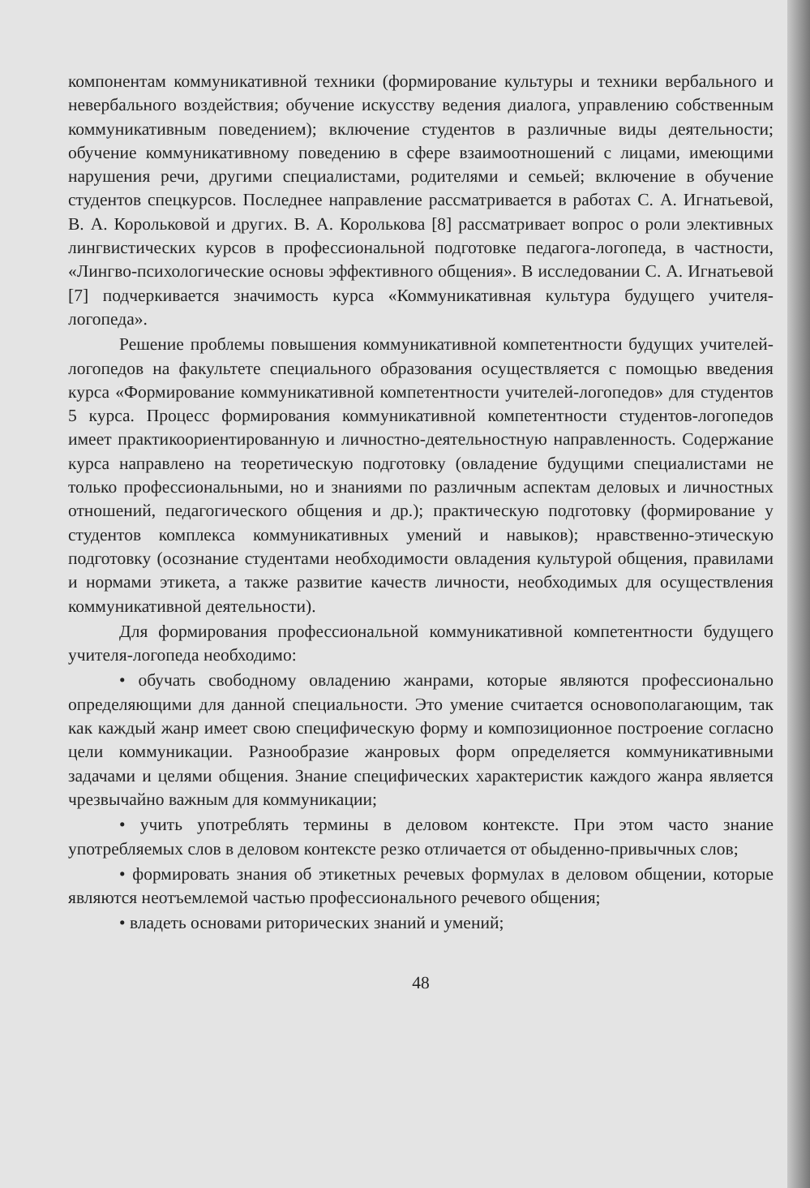компонентам коммуникативной техники (формирование культуры и техники вербального и невербального воздействия; обучение искусству ведения диалога, управлению собственным коммуникативным поведением); включение студентов в различные виды деятельности; обучение коммуникативному поведению в сфере взаимоотношений с лицами, имеющими нарушения речи, другими специалистами, родителями и семьей; включение в обучение студентов спецкурсов. Последнее направление рассматривается в работах С. А. Игнатьевой, В. А. Корольковой и других. В. А. Королькова [8] рассматривает вопрос о роли элективных лингвистических курсов в профессиональной подготовке педагога-логопеда, в частности, «Лингво-психологические основы эффективного общения». В исследовании С. А. Игнатьевой [7] подчеркивается значимость курса «Коммуникативная культура будущего учителя-логопеда».
Решение проблемы повышения коммуникативной компетентности будущих учителей-логопедов на факультете специального образования осуществляется с помощью введения курса «Формирование коммуникативной компетентности учителей-логопедов» для студентов 5 курса. Процесс формирования коммуникативной компетентности студентов-логопедов имеет практикоориентированную и личностно-деятельностную направленность. Содержание курса направлено на теоретическую подготовку (овладение будущими специалистами не только профессиональными, но и знаниями по различным аспектам деловых и личностных отношений, педагогического общения и др.); практическую подготовку (формирование у студентов комплекса коммуникативных умений и навыков); нравственно-этическую подготовку (осознание студентами необходимости овладения культурой общения, правилами и нормами этикета, а также развитие качеств личности, необходимых для осуществления коммуникативной деятельности).
Для формирования профессиональной коммуникативной компетентности будущего учителя-логопеда необходимо:
• обучать свободному овладению жанрами, которые являются профессионально определяющими для данной специальности. Это умение считается основополагающим, так как каждый жанр имеет свою специфическую форму и композиционное построение согласно цели коммуникации. Разнообразие жанровых форм определяется коммуникативными задачами и целями общения. Знание специфических характеристик каждого жанра является чрезвычайно важным для коммуникации;
• учить употреблять термины в деловом контексте. При этом часто знание употребляемых слов в деловом контексте резко отличается от обыденно-привычных слов;
• формировать знания об этикетных речевых формулах в деловом общении, которые являются неотъемлемой частью профессионального речевого общения;
• владеть основами риторических знаний и умений;
48